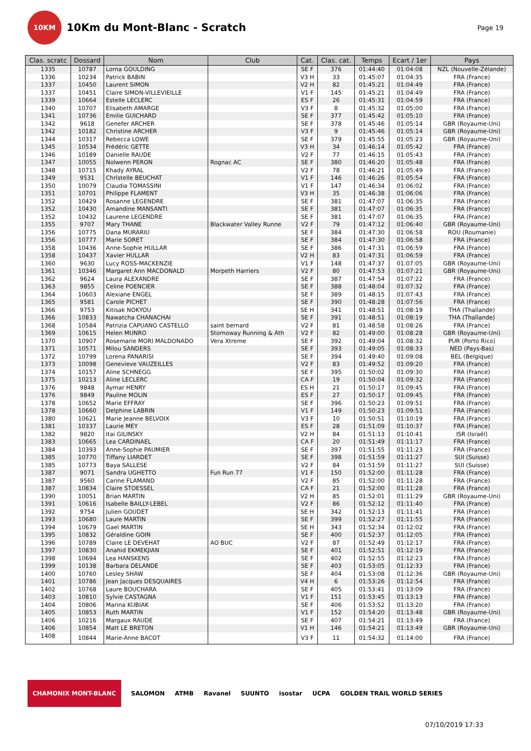10KM
10Km du Mont-Blanc - Scratch
Page 19
| Clas. scratc | Dossard | Nom | Club | Cat. | Clas. cat. | Temps | Ecart / 1er | Pays |
| --- | --- | --- | --- | --- | --- | --- | --- | --- |
| 1335 | 10787 | Lorna GOULDING | | SE F | 376 | 01:44:40 | 01:04:08 | NZL (Nouvelle-Zélande) |
| 1336 | 10234 | Patrick BABIN | | V3 H | 33 | 01:45:07 | 01:04:35 | FRA (France) |
| 1337 | 10450 | Laurent SIMON | | V2 H | 82 | 01:45:21 | 01:04:49 | FRA (France) |
| 1337 | 10451 | Claire SIMON-VILLEVIEILLE | | V1 F | 145 | 01:45:21 | 01:04:49 | FRA (France) |
| 1339 | 10664 | Estelle LECLERC | | ES F | 26 | 01:45:31 | 01:04:59 | FRA (France) |
| 1340 | 10707 | Elisabeth AMARGE | | V3 F | 8 | 01:45:32 | 01:05:00 | FRA (France) |
| 1341 | 10736 | Emilie GUICHARD | | SE F | 377 | 01:45:42 | 01:05:10 | FRA (France) |
| 1342 | 9618 | Genefer ARCHER | | SE F | 378 | 01:45:46 | 01:05:14 | GBR (Royaume-Uni) |
| 1342 | 10182 | Christine ARCHER | | V3 F | 9 | 01:45:46 | 01:05:14 | GBR (Royaume-Uni) |
| 1344 | 10317 | Rebecca LOWE | | SE F | 379 | 01:45:55 | 01:05:23 | GBR (Royaume-Uni) |
| 1345 | 10534 | Frédéric GETTE | | V3 H | 34 | 01:46:14 | 01:05:42 | FRA (France) |
| 1346 | 10189 | Danielle RAUDE | | V2 F | 77 | 01:46:15 | 01:05:43 | FRA (France) |
| 1347 | 10055 | Nolwenn PERON | Rognac AC | SE F | 380 | 01:46:20 | 01:05:48 | FRA (France) |
| 1348 | 10715 | Khady AYRAL | | V2 F | 78 | 01:46:21 | 01:05:49 | FRA (France) |
| 1349 | 9531 | Christelle BEUCHAT | | V1 F | 146 | 01:46:26 | 01:05:54 | FRA (France) |
| 1350 | 10079 | Claudia TOMASSINI | | V1 F | 147 | 01:46:34 | 01:06:02 | FRA (France) |
| 1351 | 10701 | Philippe FLAMENT | | V3 H | 35 | 01:46:38 | 01:06:06 | FRA (France) |
| 1352 | 10429 | Rosanne LEGENDRE | | SE F | 381 | 01:47:07 | 01:06:35 | FRA (France) |
| 1352 | 10430 | Amandine MANSANTI | | SE F | 381 | 01:47:07 | 01:06:35 | FRA (France) |
| 1352 | 10432 | Laurene LEGENDRE | | SE F | 381 | 01:47:07 | 01:06:35 | FRA (France) |
| 1355 | 9707 | Mary THANE | Blackwater Valley Runne | V2 F | 79 | 01:47:12 | 01:06:40 | GBR (Royaume-Uni) |
| 1356 | 10775 | Dana MURARIU | | SE F | 384 | 01:47:30 | 01:06:58 | ROU (Roumanie) |
| 1356 | 10777 | Marie SORET | | SE F | 384 | 01:47:30 | 01:06:58 | FRA (France) |
| 1358 | 10436 | Anne-Sophie HULLAR | | SE F | 386 | 01:47:31 | 01:06:59 | FRA (France) |
| 1358 | 10437 | Xavier HULLAR | | V2 H | 83 | 01:47:31 | 01:06:59 | FRA (France) |
| 1360 | 9630 | Lucy ROSS-MACKENZIE | | V1 F | 148 | 01:47:37 | 01:07:05 | GBR (Royaume-Uni) |
| 1361 | 10346 | Margaret Ann MACDONALD | Morpeth Harriers | V2 F | 80 | 01:47:53 | 01:07:21 | GBR (Royaume-Uni) |
| 1362 | 9624 | Laura ALEXANDRE | | SE F | 387 | 01:47:54 | 01:07:22 | FRA (France) |
| 1363 | 9855 | Celine POENCIER | | SE F | 388 | 01:48:04 | 01:07:32 | FRA (France) |
| 1364 | 10603 | Alexiane ENGEL | | SE F | 389 | 01:48:15 | 01:07:43 | FRA (France) |
| 1365 | 9581 | Carole PICHET | | SE F | 390 | 01:48:28 | 01:07:56 | FRA (France) |
| 1366 | 9753 | Kitisak NOKYOU | | SE H | 341 | 01:48:51 | 01:08:19 | THA (Thaïlande) |
| 1366 | 10833 | Nawatcha CHANACHAI | | SE F | 391 | 01:48:51 | 01:08:19 | THA (Thaïlande) |
| 1368 | 10584 | Patrizia CAPUANO CASTELLO | saint bernard | V2 F | 81 | 01:48:58 | 01:08:26 | FRA (France) |
| 1369 | 10615 | Helen MUNRO | Stornoway Running & Ath | V2 F | 82 | 01:49:00 | 01:08:28 | GBR (Royaume-Uni) |
| 1370 | 10907 | Rosemarie MORI MALDONADO | Vera Xtreme | SE F | 392 | 01:49:04 | 01:08:32 | PUR (Porto Rico) |
| 1371 | 10571 | Milou SANDERS | | SE F | 393 | 01:49:05 | 01:08:33 | NED (Pays-Bas) |
| 1372 | 10799 | Lorena PANARISI | | SE F | 394 | 01:49:40 | 01:09:08 | BEL (Belgique) |
| 1373 | 10098 | Genevieve VAUZEILLES | | V2 F | 83 | 01:49:52 | 01:09:20 | FRA (France) |
| 1374 | 10157 | Aline SCHNEGG | | SE F | 395 | 01:50:02 | 01:09:30 | FRA (France) |
| 1375 | 10213 | Aline LECLERC | | CA F | 19 | 01:50:04 | 01:09:32 | FRA (France) |
| 1376 | 9848 | Aymar HENRY | | ES H | 21 | 01:50:17 | 01:09:45 | FRA (France) |
| 1376 | 9849 | Pauline MOLIN | | ES F | 27 | 01:50:17 | 01:09:45 | FRA (France) |
| 1378 | 10652 | Marie EFFRAY | | SE F | 396 | 01:50:23 | 01:09:51 | FRA (France) |
| 1378 | 10660 | Delphine LABRIN | | V1 F | 149 | 01:50:23 | 01:09:51 | FRA (France) |
| 1380 | 10621 | Marie Jeanne BELVOIX | | V3 F | 10 | 01:50:51 | 01:10:19 | FRA (France) |
| 1381 | 10337 | Laurie MEY | | ES F | 28 | 01:51:09 | 01:10:37 | FRA (France) |
| 1382 | 9820 | Itai GILINSKY | | V2 H | 84 | 01:51:13 | 01:10:41 | ISR (Israël) |
| 1383 | 10665 | Lea CARDINAEL | | CA F | 20 | 01:51:49 | 01:11:17 | FRA (France) |
| 1384 | 10393 | Anne-Sophie PAUMIER | | SE F | 397 | 01:51:55 | 01:11:23 | FRA (France) |
| 1385 | 10770 | Tiffany LIARDET | | SE F | 398 | 01:51:59 | 01:11:27 | SUI (Suisse) |
| 1385 | 10773 | Baya SALLESE | | V2 F | 84 | 01:51:59 | 01:11:27 | SUI (Suisse) |
| 1387 | 9071 | Sandra UGHETTO | Fun Run 77 | V1 F | 150 | 01:52:00 | 01:11:28 | FRA (France) |
| 1387 | 9560 | Carine FLAMAND | | V2 F | 85 | 01:52:00 | 01:11:28 | FRA (France) |
| 1387 | 10834 | Claire STOESSEL | | CA F | 21 | 01:52:00 | 01:11:28 | FRA (France) |
| 1390 | 10051 | Brian MARTIN | | V2 H | 85 | 01:52:01 | 01:11:29 | GBR (Royaume-Uni) |
| 1391 | 10616 | Isabelle BAILLY-LEBEL | | V2 F | 86 | 01:52:12 | 01:11:40 | FRA (France) |
| 1392 | 9754 | Julien GOUDET | | SE H | 342 | 01:52:13 | 01:11:41 | FRA (France) |
| 1393 | 10680 | Laure MARTIN | | SE F | 399 | 01:52:27 | 01:11:55 | FRA (France) |
| 1394 | 10679 | Gael MARTIN | | SE H | 343 | 01:52:34 | 01:12:02 | FRA (France) |
| 1395 | 10832 | Géraldine GOIN | | SE F | 400 | 01:52:37 | 01:12:05 | FRA (France) |
| 1396 | 10789 | Claire LE DEVEHAT | AO BUC | V2 F | 87 | 01:52:49 | 01:12:17 | FRA (France) |
| 1397 | 10830 | Anahid EKMEKJIAN | | SE F | 401 | 01:52:51 | 01:12:19 | FRA (France) |
| 1398 | 10694 | Lea HANSKENS | | SE F | 402 | 01:52:55 | 01:12:23 | FRA (France) |
| 1399 | 10138 | Barbara DELANDE | | SE F | 403 | 01:53:05 | 01:12:33 | FRA (France) |
| 1400 | 10760 | Lesley SHAW | | SE F | 404 | 01:53:08 | 01:12:36 | GBR (Royaume-Uni) |
| 1401 | 10786 | Jean Jacques DESQUAIRES | | V4 H | 6 | 01:53:26 | 01:12:54 | FRA (France) |
| 1402 | 10768 | Laure BOUCHARA | | SE F | 405 | 01:53:41 | 01:13:09 | FRA (France) |
| 1403 | 10810 | Sylvie CASTAGNA | | V1 F | 151 | 01:53:45 | 01:13:13 | FRA (France) |
| 1404 | 10806 | Marina KUBIAK | | SE F | 406 | 01:53:52 | 01:13:20 | FRA (France) |
| 1405 | 10853 | Ruth MARTIN | | V1 F | 152 | 01:54:20 | 01:13:48 | GBR (Royaume-Uni) |
| 1406 | 10216 | Margaux RAUDE | | SE F | 407 | 01:54:21 | 01:13:49 | FRA (France) |
| 1406 | 10854 | Matt LE BRETON | | V1 H | 146 | 01:54:21 | 01:13:49 | GBR (Royaume-Uni) |
| 1408 | 10844 | Marie-Anne BACOT | | V3 F | 11 | 01:54:32 | 01:14:00 | FRA (France) |
CHAMONIX MONT-BLANC SALOMON ATMB Ravanel SUUNTO isostar UCPA GOLDEN TRAIL WORLD SERIES
07/10/2019 17:33